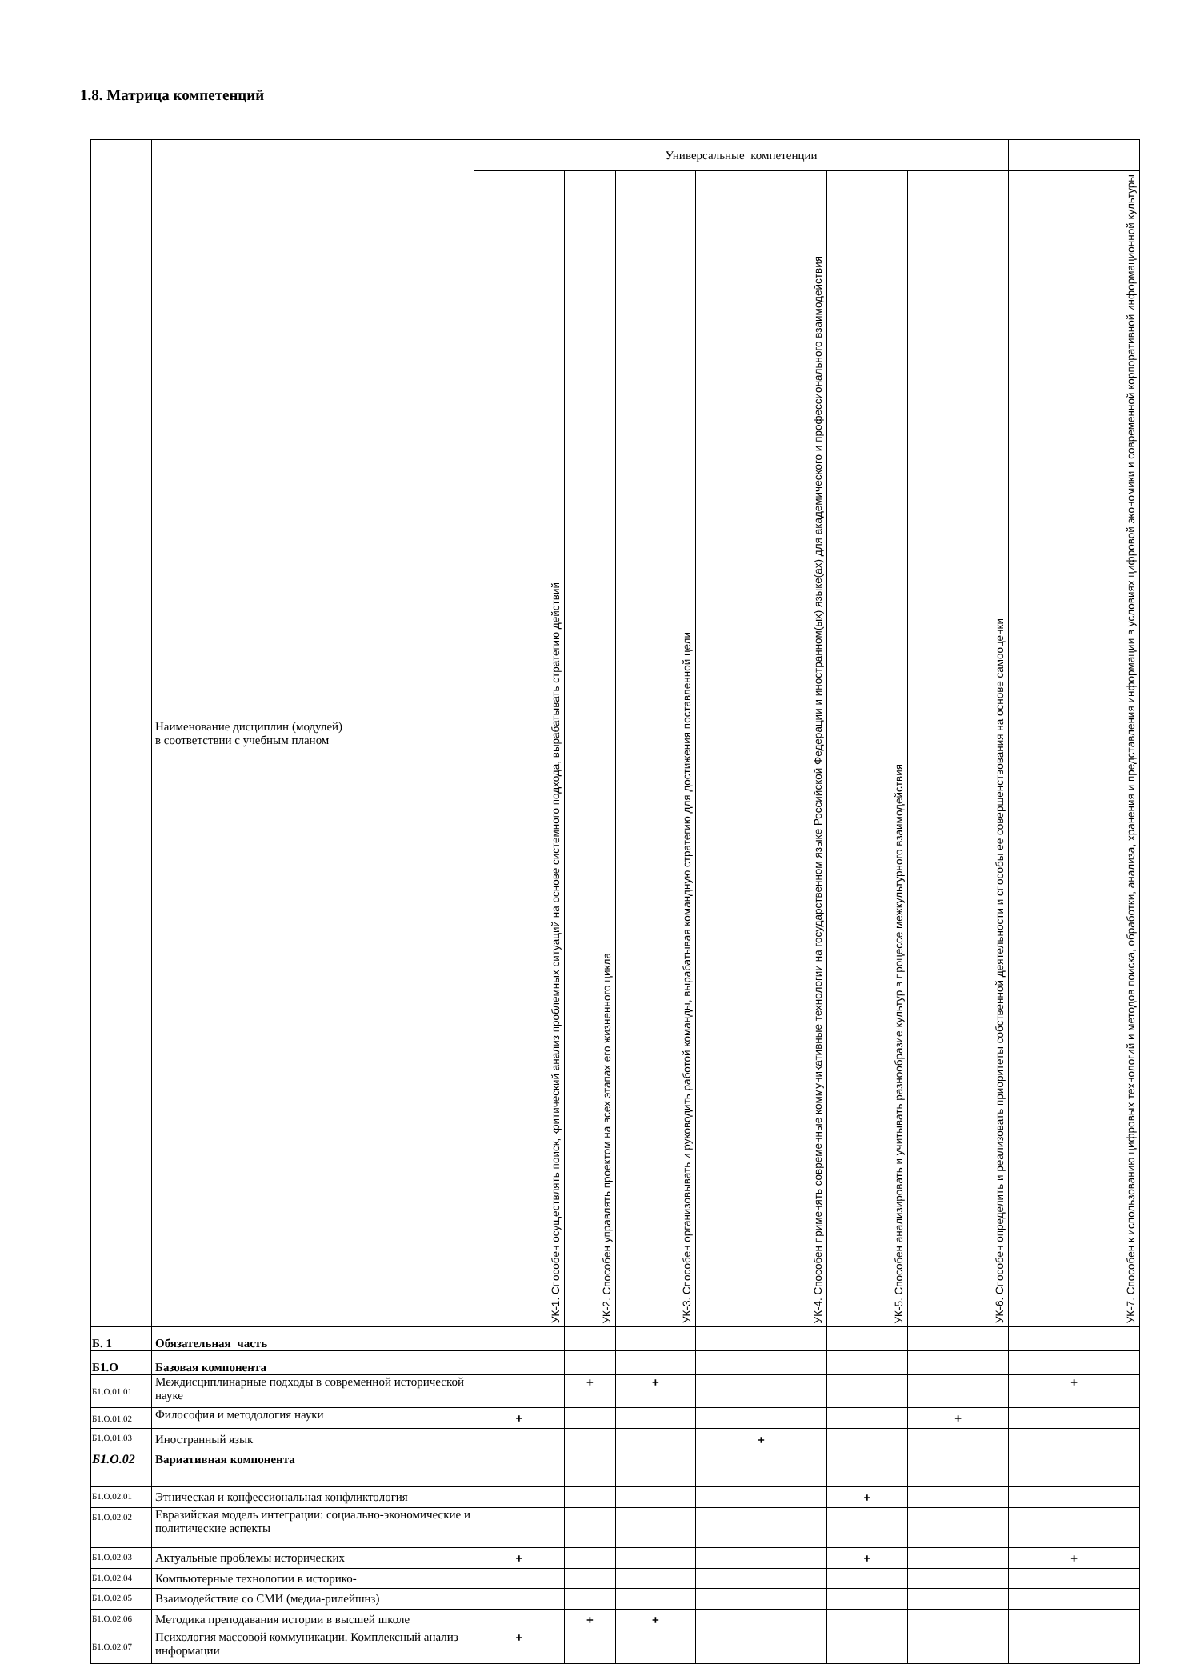1.8. Матрица компетенций
| | Наименование дисциплин (модулей) в соответствии с учебным планом | Универсальные компетенции | | | | | | |
| --- | --- | --- | --- | --- | --- | --- | --- | --- |
| | | УК-1. Способен осуществлять поиск, критический анализ проблемных ситуаций на основе системного подхода, вырабатывать стратегию действий | УК-2. Способен управлять проектом на всех этапах его жизненного цикла | УК-3. Способен организовывать и руководить работой команды, вырабатывая командную стратегию для достижения поставленной цели | УК-4. Способен применять современные коммуникативные технологии на государственном языке Российской Федерации и иностранном(ых) языке(ах) для академического и профессионального взаимодействия | УК-5. Способен анализировать и учитывать разнообразие культур в процессе межкультурного взаимодействия | УК-6. Способен определить и реализовать приоритеты собственной деятельности и способы ее совершенствования на основе самооценки | УК-7. Способен к использованию цифровых технологий и методов поиска, обработки, анализа, хранения и представления информации в условиях цифровой экономики и современной корпоративной информационной культуры |
| Б. 1 | Обязательная часть | | | | | | | |
| Б1.О | Базовая компонента | | | | | | | |
| Б1.О.01.01 | Междисциплинарные подходы в современной исторической науке | | + | + | | | | + |
| Б1.О.01.02 | Философия и методология науки | + | | | | | + | |
| Б1.О.01.03 | Иностранный язык | | | | + | | | |
| Б1.О.02 | Вариативная компонента | | | | | | | |
| Б1.О.02.01 | Этническая и конфессиональная конфликтология | | | | | + | | |
| Б1.О.02.02 | Евразийская модель интеграции: социально-экономические и политические аспекты | | | | | | | |
| Б1.О.02.03 | Актуальные проблемы исторических | + | | | | + | | + |
| Б1.О.02.04 | Компьютерные технологии в историко- | | | | | | | |
| Б1.О.02.05 | Взаимодействие со СМИ (медиа-рилейшнз) | | | | | | | |
| Б1.О.02.06 | Методика преподавания истории в высшей школе | | + | + | | | | |
| Б1.О.02.07 | Психология массовой коммуникации. Комплексный анализ информации | + | | | | | | |